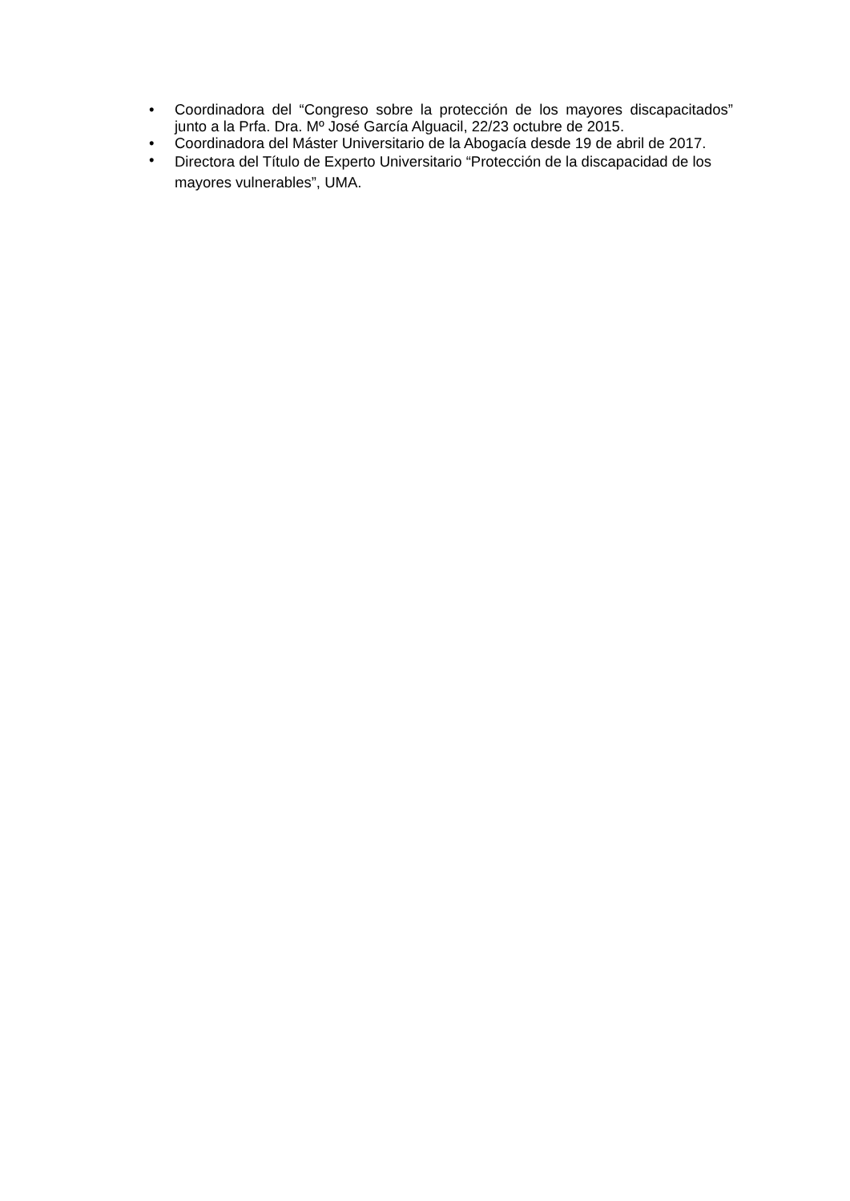• Coordinadora del “Congreso sobre la protección de los mayores discapacitados” junto a la Prfa. Dra. Mº José García Alguacil, 22/23 octubre de 2015.
• Coordinadora del Máster Universitario de la Abogacía desde 19 de abril de 2017.
•
Directora del Título de Experto Universitario “Protección de la discapacidad de los mayores vulnerables”, UMA.